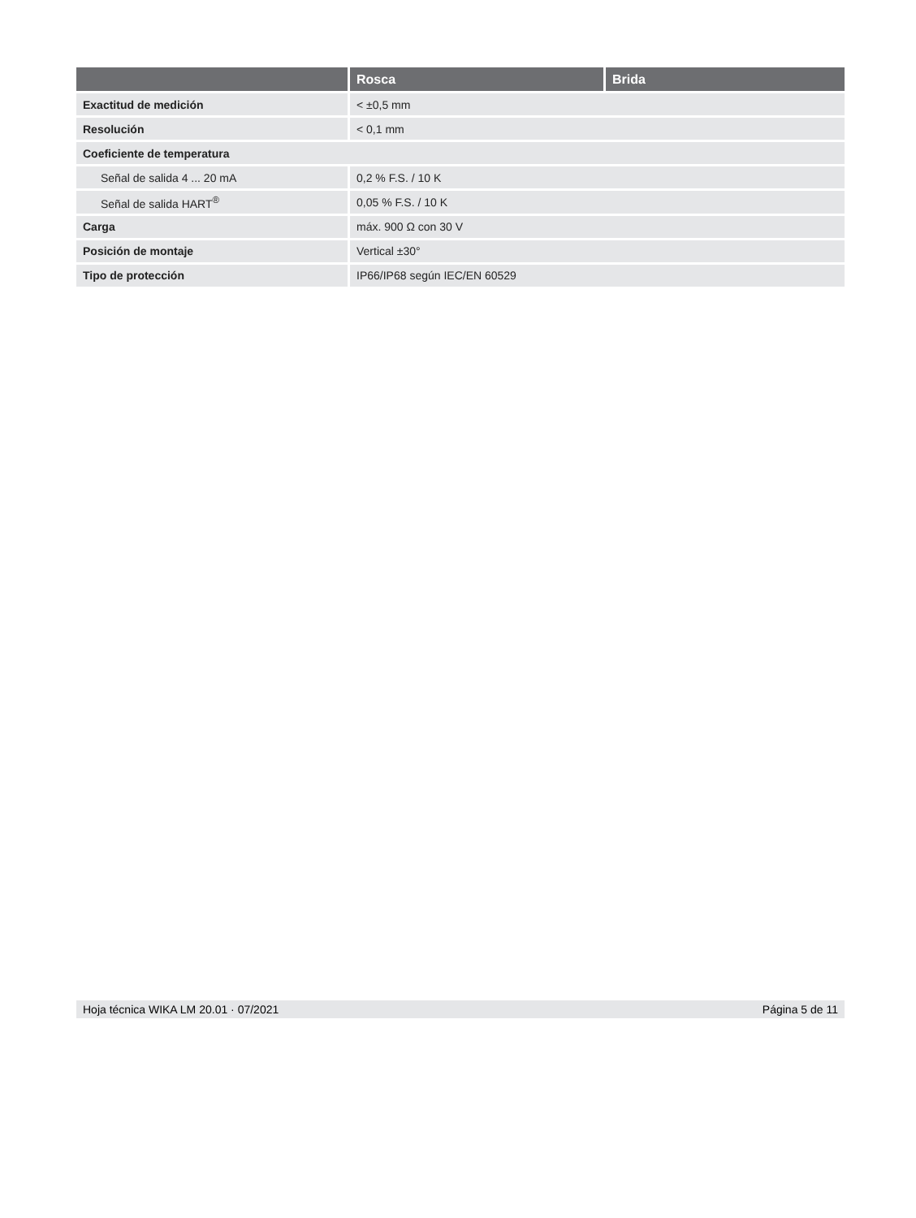| | Rosca | Brida |
| --- | --- | --- |
| Exactitud de medición | < ±0,5 mm | |
| Resolución | < 0,1 mm | |
| Coeficiente de temperatura | | |
| Señal de salida 4 ... 20 mA | 0,2 % F.S. / 10 K | |
| Señal de salida HART<sup>®</sup> | 0,05 % F.S. / 10 K | |
| Carga | máx. 900 Ω con 30 V | |
| Posición de montaje | Vertical ±30° | |
| Tipo de protección | IP66/IP68 según IEC/EN 60529 | |
Hoja técnica WIKA LM 20.01 · 07/2021 Página 5 de 11